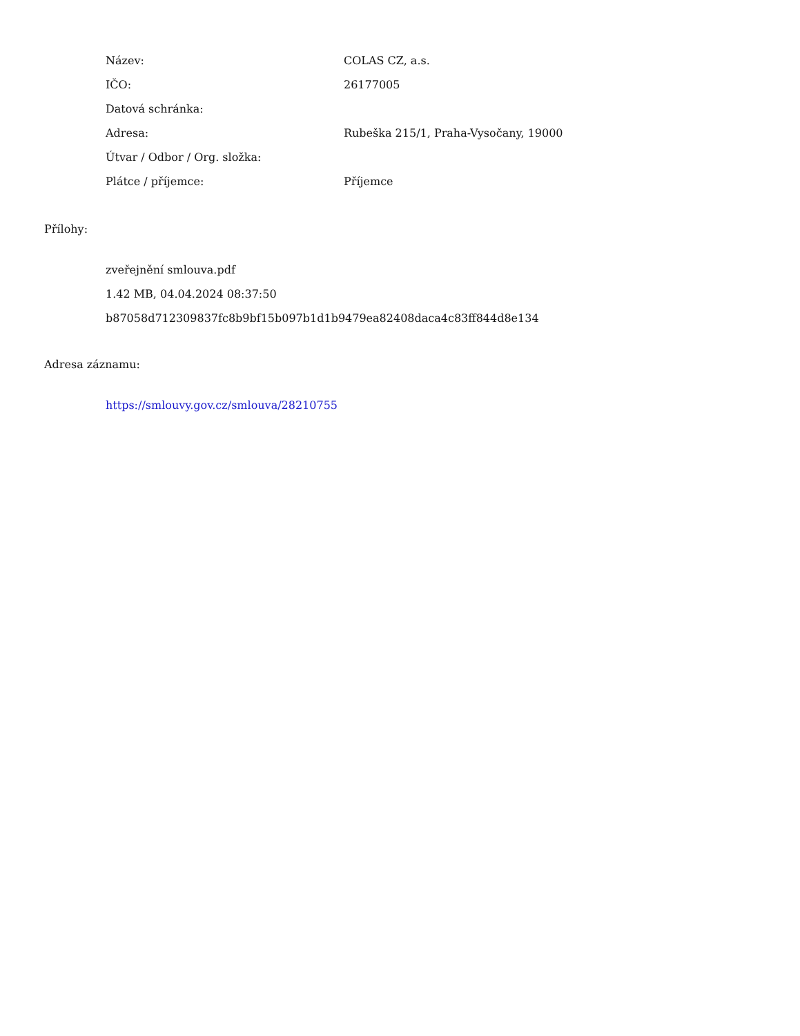| Název: | COLAS CZ, a.s. |
| IČO: | 26177005 |
| Datová schránka: | |
| Adresa: | Rubeška 215/1, Praha-Vysočany, 19000 |
| Útvar / Odbor / Org. složka: | |
| Plátce / příjemce: | Příjemce |
Přílohy:
zveřejnění smlouva.pdf
1.42 MB, 04.04.2024 08:37:50
b87058d712309837fc8b9bf15b097b1d1b9479ea82408daca4c83ff844d8e134
Adresa záznamu:
https://smlouvy.gov.cz/smlouva/28210755